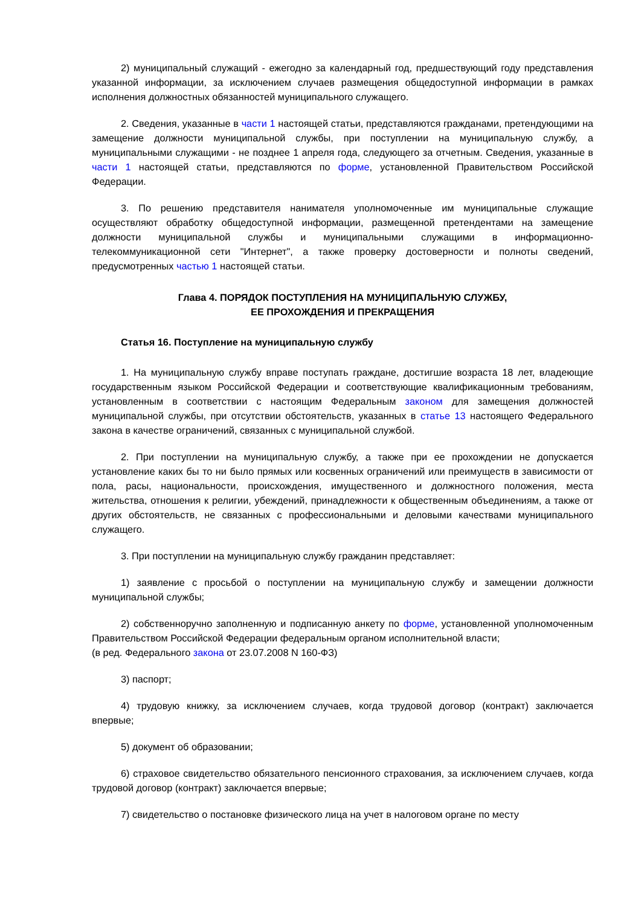2) муниципальный служащий - ежегодно за календарный год, предшествующий году представления указанной информации, за исключением случаев размещения общедоступной информации в рамках исполнения должностных обязанностей муниципального служащего.
2. Сведения, указанные в части 1 настоящей статьи, представляются гражданами, претендующими на замещение должности муниципальной службы, при поступлении на муниципальную службу, а муниципальными служащими - не позднее 1 апреля года, следующего за отчетным. Сведения, указанные в части 1 настоящей статьи, представляются по форме, установленной Правительством Российской Федерации.
3. По решению представителя нанимателя уполномоченные им муниципальные служащие осуществляют обработку общедоступной информации, размещенной претендентами на замещение должности муниципальной службы и муниципальными служащими в информационно-телекоммуникационной сети "Интернет", а также проверку достоверности и полноты сведений, предусмотренных частью 1 настоящей статьи.
Глава 4. ПОРЯДОК ПОСТУПЛЕНИЯ НА МУНИЦИПАЛЬНУЮ СЛУЖБУ,
ЕЕ ПРОХОЖДЕНИЯ И ПРЕКРАЩЕНИЯ
Статья 16. Поступление на муниципальную службу
1. На муниципальную службу вправе поступать граждане, достигшие возраста 18 лет, владеющие государственным языком Российской Федерации и соответствующие квалификационным требованиям, установленным в соответствии с настоящим Федеральным законом для замещения должностей муниципальной службы, при отсутствии обстоятельств, указанных в статье 13 настоящего Федерального закона в качестве ограничений, связанных с муниципальной службой.
2. При поступлении на муниципальную службу, а также при ее прохождении не допускается установление каких бы то ни было прямых или косвенных ограничений или преимуществ в зависимости от пола, расы, национальности, происхождения, имущественного и должностного положения, места жительства, отношения к религии, убеждений, принадлежности к общественным объединениям, а также от других обстоятельств, не связанных с профессиональными и деловыми качествами муниципального служащего.
3. При поступлении на муниципальную службу гражданин представляет:
1) заявление с просьбой о поступлении на муниципальную службу и замещении должности муниципальной службы;
2) собственноручно заполненную и подписанную анкету по форме, установленной уполномоченным Правительством Российской Федерации федеральным органом исполнительной власти;
(в ред. Федерального закона от 23.07.2008 N 160-ФЗ)
3) паспорт;
4) трудовую книжку, за исключением случаев, когда трудовой договор (контракт) заключается впервые;
5) документ об образовании;
6) страховое свидетельство обязательного пенсионного страхования, за исключением случаев, когда трудовой договор (контракт) заключается впервые;
7) свидетельство о постановке физического лица на учет в налоговом органе по месту